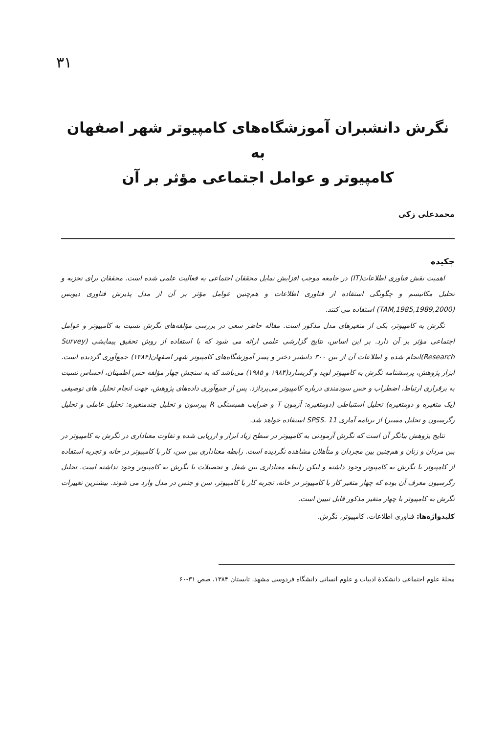۳۱
نگرش دانشبران آموزشگاه‌های کامپیوتر شهر اصفهان به
کامپیوتر و عوامل اجتماعی مؤثر بر آن
محمدعلی زکی
چکیده
اهمیت نقش فناوری اطلاعات(IT) در جامعه موجب افزایش تمایل محققان اجتماعی به فعالیت علمی شده است. محققان برای تجزیه و تحلیل مکانیسم و چگونگی استفاده از فناوری اطلاعات و هم‌چنین عوامل مؤثر بر آن از مدل پذیرش فناوری دیویس (TAM,1985,1989,2000) استفاده می کنند.
نگرش به کامپیوتر، یکی از متغیرهای مدل مذکور است. مقاله حاضر سعی در بررسی مؤلفه‌های نگرش نسبت به کامپیوتر و عوامل اجتماعی مؤثر بر آن دارد. بر این اساس، نتایج گزارشی علمی ارائه می شود که با استفاده از روش تحقیق پیمایشی (Survey Research)انجام شده و اطلاعات آن از بین ۳۰۰ دانشبر دختر و پسر آموزشگاه‌های کامپیوتر شهر اصفهان(۱۳۸۴) جمع‌آوری گردیده است. ابزار پژوهش، پرسشنامه نگرش به کامپیوتر لوید و گریسارد(۱۹۸۴ و ۱۹۸۵) می‌باشد که به سنجش چهار مؤلفه حس اطمینان، احساس نسبت به برقراری ارتباط، اضطراب و حس سودمندی درباره کامپیوتر می‌پردازد. پس از جمع‌آوری داده‌های پژوهش، جهت انجام تحلیل های توصیفی (یک متغیره و دومتغیره) تحلیل استنباطی (دومتغیره: آزمون T و ضرایب همبستگی R پیرسون و تحلیل چندمتغیره: تحلیل عاملی و تحلیل رگرسیون و تحلیل مسیر) از برنامه آماری SPSS. 11 استفاده خواهد شد.
نتایج پژوهش بیانگر آن است که نگرش آزمودنی به کامپیوتر در سطح زیاد ابراز و ارزیابی شده و تفاوت معناداری در نگرش به کامپیوتر در بین مردان و زنان و هم‌چنین بین مجردان و متأهلان مشاهده نگردیده است. رابطه معناداری بین سن، کار با کامپیوتر در خانه و تجربه استفاده از کامپیوتر با نگرش به کامپیوتر وجود داشته و لیکن رابطه معناداری بین شغل و تحصیلات با نگرش به کامپیوتر وجود نداشته است. تحلیل رگرسیون معرف آن بوده که چهار متغیر کار با کامپیوتر در خانه، تجربه کار با کامپیوتر، سن و جنس در مدل وارد می شوند. بیشترین تغییرات نگرش به کامپیوتر با چهار متغیر مذکور قابل تبیین است.
کلیدواژه‌ها: فناوری اطلاعات، کامپیوتر، نگرش.
مجلهٔ علوم اجتماعی دانشکدهٔ ادبیات و علوم انسانی دانشگاه فردوسی مشهد، تابستان ۱۳۸۴، صص ۳۱-۶۰